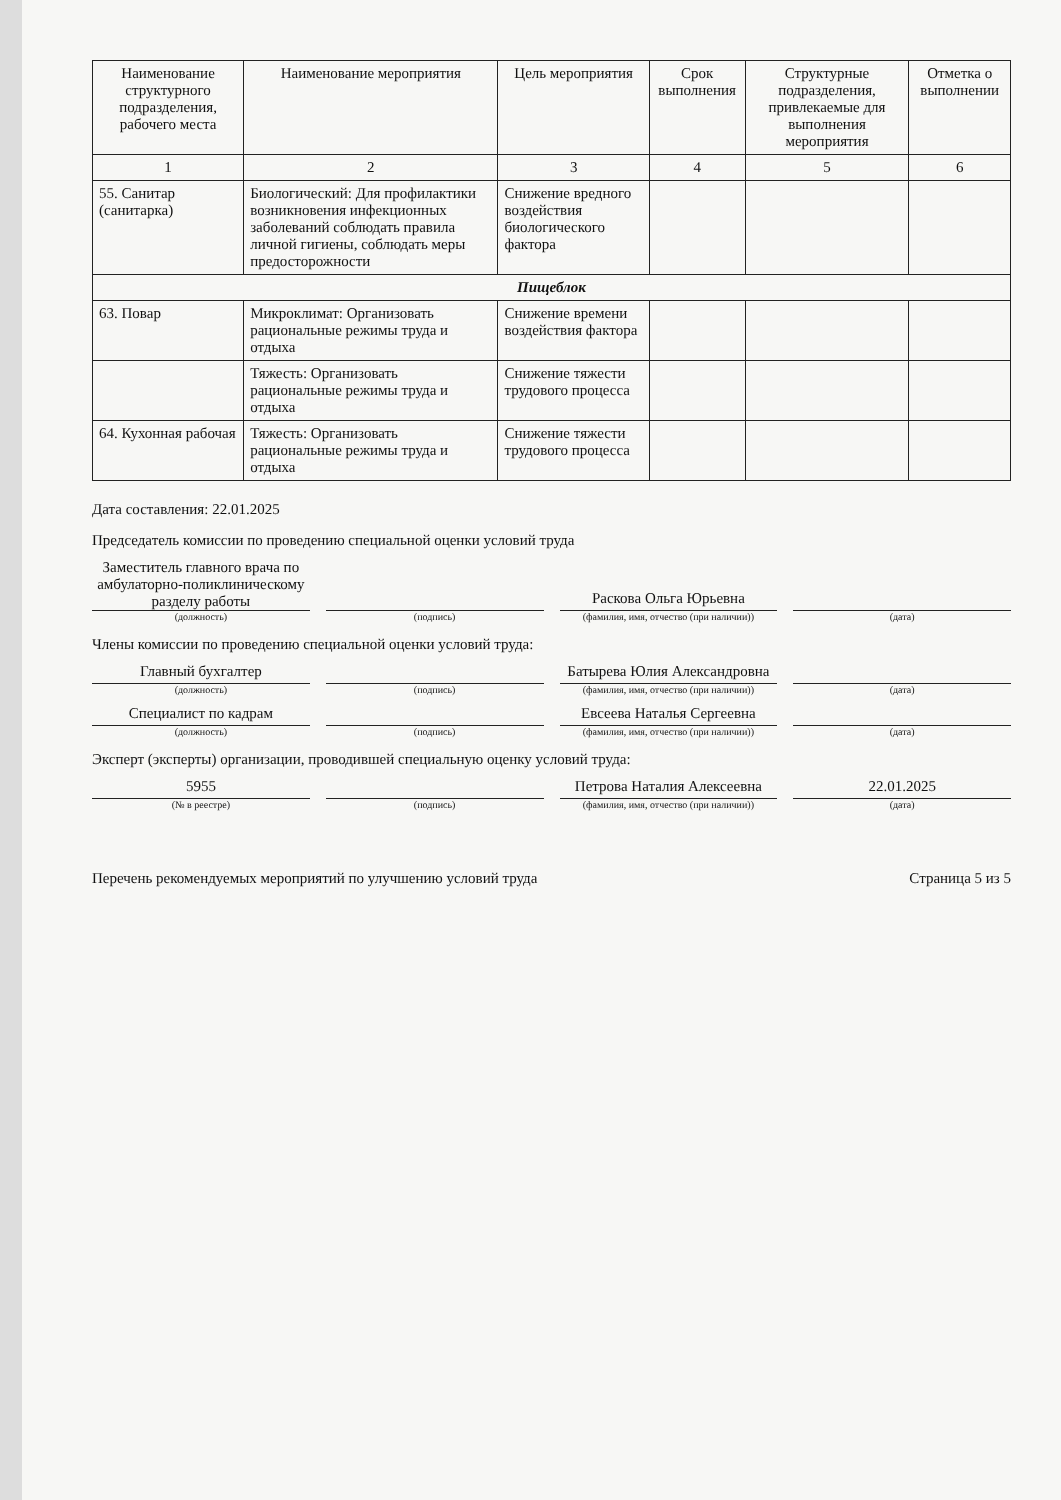| Наименование структурного подразделения, рабочего места | Наименование мероприятия | Цель мероприятия | Срок выполнения | Структурные подразделения, привлекаемые для выполнения мероприятия | Отметка о выполнении |
| --- | --- | --- | --- | --- | --- |
| 1 | 2 | 3 | 4 | 5 | 6 |
| 55. Санитар (санитарка) | Биологический: Для профилактики возникновения инфекционных заболеваний соблюдать правила личной гигиены, соблюдать меры предосторожности | Снижение вредного воздействия биологического фактора | | | |
| Пищеблок | | | | | |
| 63. Повар | Микроклимат: Организовать рациональные режимы труда и отдыха | Снижение времени воздействия фактора | | | |
| | Тяжесть: Организовать рациональные режимы труда и отдыха | Снижение тяжести трудового процесса | | | |
| 64. Кухонная рабочая | Тяжесть: Организовать рациональные режимы труда и отдыха | Снижение тяжести трудового процесса | | | |
Дата составления: 22.01.2025
Председатель комиссии по проведению специальной оценки условий труда
Заместитель главного врача по амбулаторно-поликлиническому разделу работы
Раскова Ольга Юрьевна
(должность) (подпись) (фамилия, имя, отчество (при наличии))
(дата)
Члены комиссии по проведению специальной оценки условий труда:
Главный бухгалтер
Батырева Юлия Александровна
(должность) (подпись) (фамилия, имя, отчество (при наличии))
(дата)
Специалист по кадрам
Евсеева Наталья Сергеевна
(должность) (подпись) (фамилия, имя, отчество (при наличии))
(дата)
Эксперт (эксперты) организации, проводившей специальную оценку условий труда:
5955
Петрова Наталия Алексеевна
22.01.2025
(№ в реестре) (подпись) (фамилия, имя, отчество (при наличии))
(дата)
Перечень рекомендуемых мероприятий по улучшению условий труда Страница 5 из 5